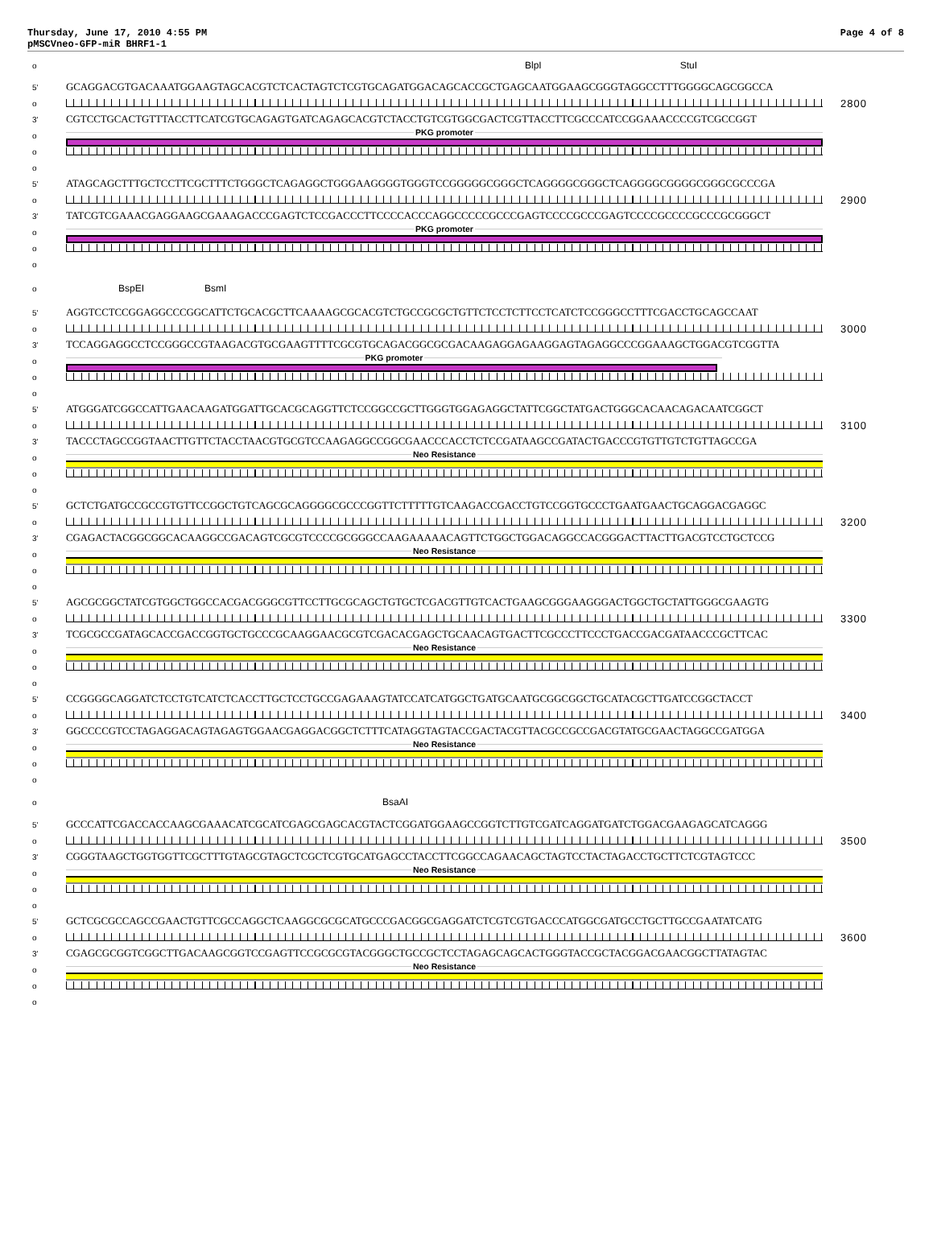Thursday, June 17, 2010 4:55 PM Page 4 of 8
pMSCVneo-GFP-miR BHRF1-1
o
BlpI StuI
5'
GCAGGACGTGACAAATGGAAGTAGCACGTCTCACTAGTCTCGTGCAGATGGACAGCACCGCTGAGCAATGGAAGCGGGTAGGCCTTTGGGGCAGCGGCCA
o
2800
3'
CGTCCTGCACTGTTTACCTTCATCGTGCAGAGTGATCAGAGCACGTCTACCTGTCGTGGCGACTCGTTACCTTCGCCCATCCGGAAACCCCGTCGCCGGT
o
PKG promoter
o
o
5'
ATAGCAGCTTTGCTCCTTCGCTTTCTGGGCTCAGAGGCTGGGAAGGGGTGGGTCCGGGGGCGGGCTCAGGGGCGGGCTCAGGGGCGGGGCGGGCGCCCGA
o
2900
3'
TATCGTCGAAACGAGGAAGCGAAAGACCCGAGTCTCCGACCCTTCCCCACCCAGGCCCCCGCCCGAGTCCCCGCCCGAGTCCCCGCCCCGCCCGCGGGCT
o
PKG promoter
o
o
o
BspEI BsmI
5'
AGGTCCTCCGGAGGCCCGGCATTCTGCACGCTTCAAAAGCGCACGTCTGCCGCGCTGTTCTCCTCTTCCTCATCTCCGGGCCTTTCGACCTGCAGCCAAT
o
3000
3'
TCCAGGAGGCCTCCGGGCCGTAAGACGTGCGAAGTTTTCGCGTGCAGACGGCGCGACAAGAGGAGAAGGAGTAGAGGCCCGGAAAGCTGGACGTCGGTTA
o
PKG promoter
o
o
5'
ATGGGATCGGCCATTGAACAAGATGGATTGCACGCAGGTTCTCCGGCCGCTTGGGTGGAGAGGCTATTCGGCTATGACTGGGCACAACAGACAATCGGCT
o
3100
3'
TACCCTAGCCGGTAACTTGTTCTACCTAACGTGCGTCCAAGAGGCCGGCGAACCCACCTCTCCGATAAGCCGATACTGACCCGTGTTGTCTGTTAGCCGA
o
Neo Resistance
o
o
5'
GCTCTGATGCCGCCGTGTTCCGGCTGTCAGCGCAGGGGCGCCCGGTTCTTTTTGTCAAGACCGACCTGTCCGGTGCCCTGAATGAACTGCAGGACGAGGC
o
3200
3'
CGAGACTACGGCGGCACAAGGCCGACAGTCGCGTCCCCGCGGGCCAAGAAAAACAGTTCTGGCTGGACAGGCCACGGGACTTACTTGACGTCCTGCTCCG
o
Neo Resistance
o
o
5'
AGCGCGGCTATCGTGGCTGGCCACGACGGGCGTTCCTTGCGCAGCTGTGCTCGACGTTGTCACTGAAGCGGGAAGGGACTGGCTGCTATTGGGCGAAGTG
o
3300
3'
TCGCGCCGATAGCACCGACCGGTGCTGCCCGCAAGGAACGCGTCGACACGAGCTGCAACAGTGACTTCGCCCTTCCCTGACCGACGATAACCCGCTTCAC
o
Neo Resistance
o
o
5'
CCGGGGCAGGATCTCCTGTCATCTCACCTTGCTCCTGCCGAGAAAGTATCCATCATGGCTGATGCAATGCGGCGGCTGCATACGCTTGATCCGGCTACCT
o
3400
3'
GGCCCCGTCCTAGAGGACAGTAGAGTGGAACGAGGACGGCTCTTTCATAGGTAGTACCGACTACGTTACGCCGCCGACGTATGCGAACTAGGCCGATGGA
o
Neo Resistance
o
o
o
BsaAI
5'
GCCCATTCGACCACCAAGCGAAACATCGCATCGAGCGAGCACGTACTCGGATGGAAGCCGGTCTTGTCGATCAGGATGATCTGGACGAAGAGCATCAGGG
o
3500
3'
CGGGTAAGCTGGTGGTTCGCTTTGTAGCGTAGCTCGCTCGTGCATGAGCCTACCTTCGGCCAGAACAGCTAGTCCTACTAGACCTGCTTCTCGTAGTCCC
o
Neo Resistance
o
o
5'
GCTCGCGCCAGCCGAACTGTTCGCCAGGCTCAAGGCGCGCATGCCCGACGGCGAGGATCTCGTCGTGACCCATGGCGATGCCTGCTTGCCGAATATCATG
o
3600
3'
CGAGCGCGGTCGGCTTGACAAGCGGTCCGAGTTCCGCGCGTACGGGCTGCCGCTCCTAGAGCAGCACTGGGTACCGCTACGGACGAACGGCTTATAGTAC
o
Neo Resistance
o
o